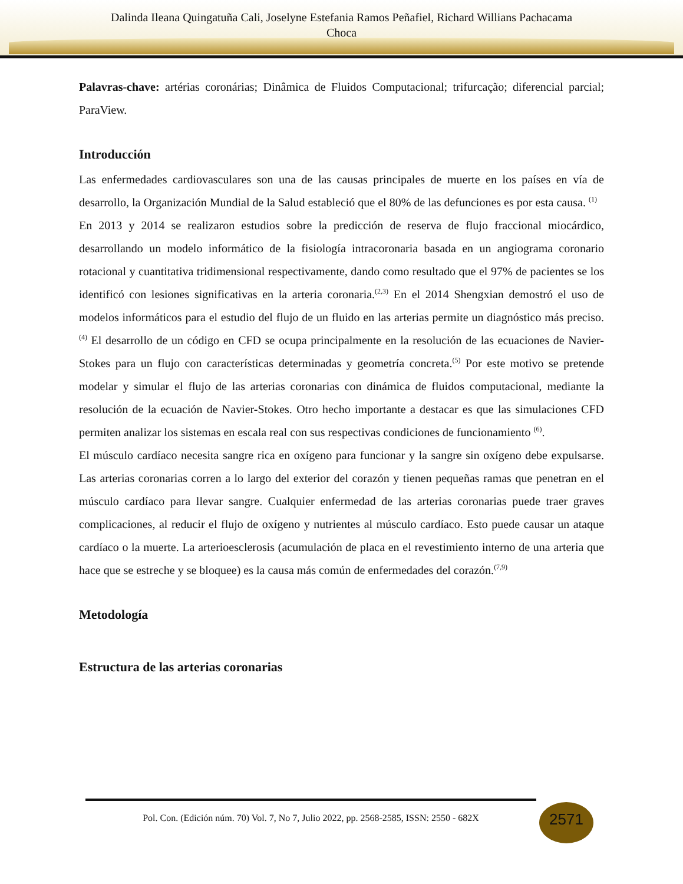Dalinda Ileana Quingatuña Cali, Joselyne Estefania Ramos Peñafiel, Richard Willians Pachacama
Choca
Palavras-chave: artérias coronárias; Dinâmica de Fluidos Computacional; trifurcação; diferencial parcial; ParaView.
Introducción
Las enfermedades cardiovasculares son una de las causas principales de muerte en los países en vía de desarrollo, la Organización Mundial de la Salud estableció que el 80% de las defunciones es por esta causa. <sup>(1)</sup>
En 2013 y 2014 se realizaron estudios sobre la predicción de reserva de flujo fraccional miocárdico, desarrollando un modelo informático de la fisiología intracoronaria basada en un angiograma coronario rotacional y cuantitativa tridimensional respectivamente, dando como resultado que el 97% de pacientes se los identificó con lesiones significativas en la arteria coronaria.<sup>(2,3)</sup> En el 2014 Shengxian demostró el uso de modelos informáticos para el estudio del flujo de un fluido en las arterias permite un diagnóstico más preciso.<sup>(4)</sup> El desarrollo de un código en CFD se ocupa principalmente en la resolución de las ecuaciones de Navier-Stokes para un flujo con características determinadas y geometría concreta.<sup>(5)</sup> Por este motivo se pretende modelar y simular el flujo de las arterias coronarias con dinámica de fluidos computacional, mediante la resolución de la ecuación de Navier-Stokes. Otro hecho importante a destacar es que las simulaciones CFD permiten analizar los sistemas en escala real con sus respectivas condiciones de funcionamiento <sup>(6)</sup>.
El músculo cardíaco necesita sangre rica en oxígeno para funcionar y la sangre sin oxígeno debe expulsarse. Las arterias coronarias corren a lo largo del exterior del corazón y tienen pequeñas ramas que penetran en el músculo cardíaco para llevar sangre. Cualquier enfermedad de las arterias coronarias puede traer graves complicaciones, al reducir el flujo de oxígeno y nutrientes al músculo cardíaco. Esto puede causar un ataque cardíaco o la muerte. La arterioesclerosis (acumulación de placa en el revestimiento interno de una arteria que hace que se estreche y se bloquee) es la causa más común de enfermedades del corazón.<sup>(7,9)</sup>
Metodología
Estructura de las arterias coronarias
Pol. Con. (Edición núm. 70) Vol. 7, No 7, Julio 2022, pp. 2568-2585, ISSN: 2550 - 682X
2571